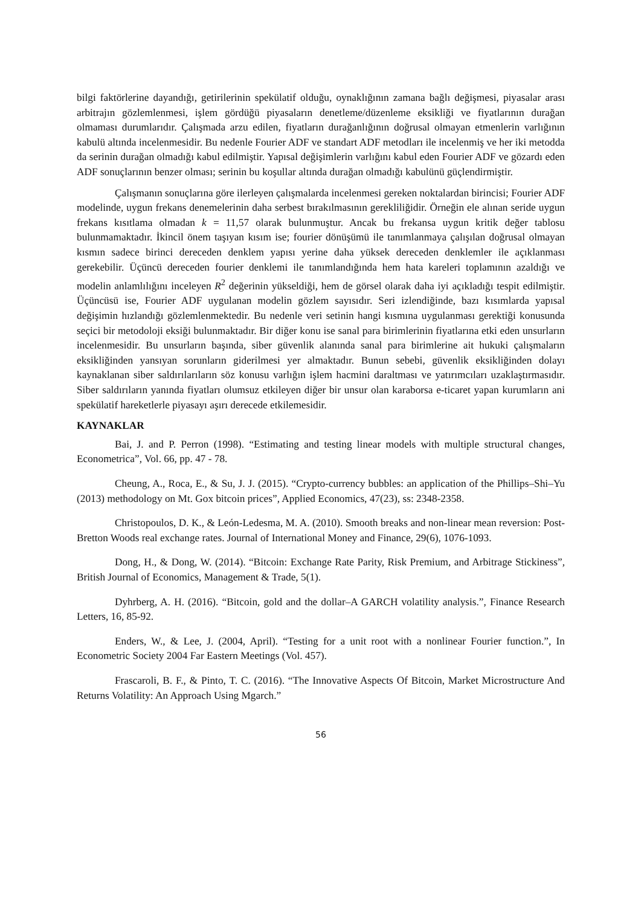bilgi faktörlerine dayandığı, getirilerinin spekülatif olduğu, oynaklığının zamana bağlı değişmesi, piyasalar arası arbitrajın gözlemlenmesi, işlem gördüğü piyasaların denetleme/düzenleme eksikliği ve fiyatlarının durağan olmaması durumlarıdır. Çalışmada arzu edilen, fiyatların durağanlığının doğrusal olmayan etmenlerin varlığının kabulü altında incelenmesidir. Bu nedenle Fourier ADF ve standart ADF metodları ile incelenmiş ve her iki metodda da serinin durağan olmadığı kabul edilmiştir. Yapısal değişimlerin varlığını kabul eden Fourier ADF ve gözardı eden ADF sonuçlarının benzer olması; serinin bu koşullar altında durağan olmadığı kabulünü güçlendirmiştir.
Çalışmanın sonuçlarına göre ilerleyen çalışmalarda incelenmesi gereken noktalardan birincisi; Fourier ADF modelinde, uygun frekans denemelerinin daha serbest bırakılmasının gerekliliğidir. Örneğin ele alınan seride uygun frekans kısıtlama olmadan k = 11,57 olarak bulunmuştur. Ancak bu frekansa uygun kritik değer tablosu bulunmamaktadır. İkincil önem taşıyan kısım ise; fourier dönüşümü ile tanımlanmaya çalışılan doğrusal olmayan kısmın sadece birinci dereceden denklem yapısı yerine daha yüksek dereceden denklemler ile açıklanması gerekebilir. Üçüncü dereceden fourier denklemi ile tanımlandığında hem hata kareleri toplamının azaldığı ve modelin anlamlılığını inceleyen R<sup>2</sup> değerinin yükseldiği, hem de görsel olarak daha iyi açıkladığı tespit edilmiştir. Üçüncüsü ise, Fourier ADF uygulanan modelin gözlem sayısıdır. Seri izlendiğinde, bazı kısımlarda yapısal değişimin hızlandığı gözlemlenmektedir. Bu nedenle veri setinin hangi kısmına uygulanması gerektiği konusunda seçici bir metodoloji eksiği bulunmaktadır. Bir diğer konu ise sanal para birimlerinin fiyatlarına etki eden unsurların incelenmesidir. Bu unsurların başında, siber güvenlik alanında sanal para birimlerine ait hukuki çalışmaların eksikliğinden yansıyan sorunların giderilmesi yer almaktadır. Bunun sebebi, güvenlik eksikliğinden dolayı kaynaklanan siber saldırılarıların söz konusu varlığın işlem hacmini daraltması ve yatırımcıları uzaklaştırmasıdır. Siber saldırıların yanında fiyatları olumsuz etkileyen diğer bir unsur olan karaborsa e-ticaret yapan kurumların ani spekülatif hareketlerle piyasayı aşırı derecede etkilemesidir.
KAYNAKLAR
Bai, J. and P. Perron (1998). “Estimating and testing linear models with multiple structural changes, Econometrica”, Vol. 66, pp. 47 - 78.
Cheung, A., Roca, E., & Su, J. J. (2015). “Crypto-currency bubbles: an application of the Phillips–Shi–Yu (2013) methodology on Mt. Gox bitcoin prices”, Applied Economics, 47(23), ss: 2348-2358.
Christopoulos, D. K., & León-Ledesma, M. A. (2010). Smooth breaks and non-linear mean reversion: Post-Bretton Woods real exchange rates. Journal of International Money and Finance, 29(6), 1076-1093.
Dong, H., & Dong, W. (2014). “Bitcoin: Exchange Rate Parity, Risk Premium, and Arbitrage Stickiness”, British Journal of Economics, Management & Trade, 5(1).
Dyhrberg, A. H. (2016). “Bitcoin, gold and the dollar–A GARCH volatility analysis.”, Finance Research Letters, 16, 85-92.
Enders, W., & Lee, J. (2004, April). “Testing for a unit root with a nonlinear Fourier function.”, In Econometric Society 2004 Far Eastern Meetings (Vol. 457).
Frascaroli, B. F., & Pinto, T. C. (2016). “The Innovative Aspects Of Bitcoin, Market Microstructure And Returns Volatility: An Approach Using Mgarch.”
56